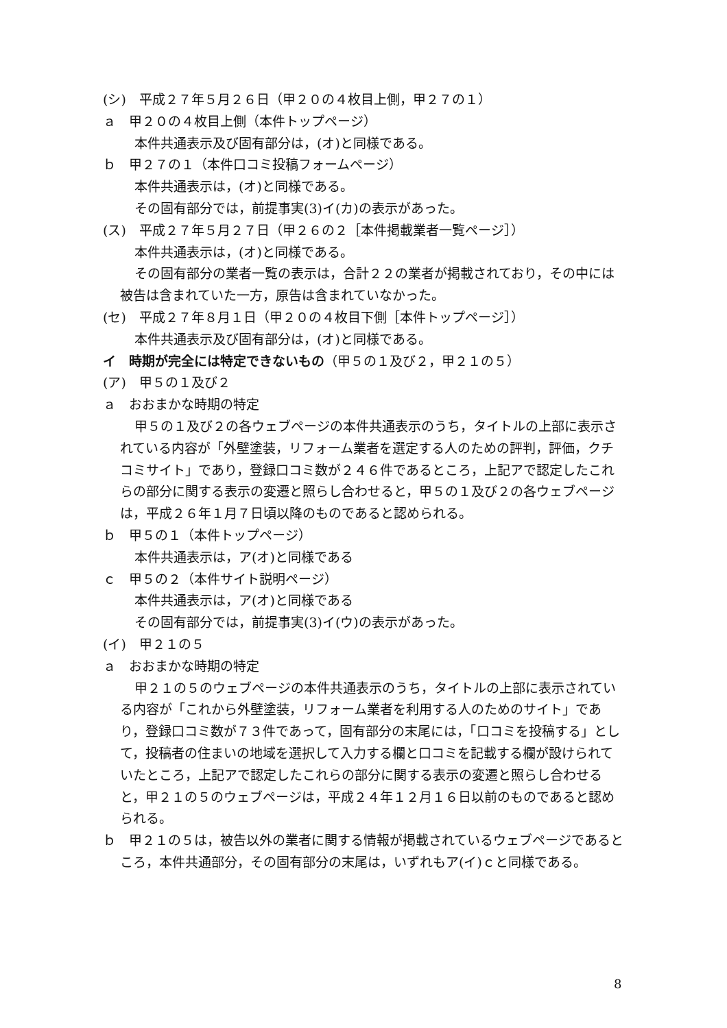(シ)　平成２７年５月２６日（甲２０の４枚目上側，甲２７の１）
ａ　甲２０の４枚目上側（本件トップページ）
本件共通表示及び固有部分は，(オ)と同様である。
ｂ　甲２７の１（本件口コミ投稿フォームページ）
本件共通表示は，(オ)と同様である。
その固有部分では，前提事実(3)イ(カ)の表示があった。
(ス)　平成２７年５月２７日（甲２６の２［本件掲載業者一覧ページ］）
本件共通表示は，(オ)と同様である。
その固有部分の業者一覧の表示は，合計２２の業者が掲載されており，その中には被告は含まれていた一方，原告は含まれていなかった。
(セ)　平成２７年８月１日（甲２０の４枚目下側［本件トップページ］）
本件共通表示及び固有部分は，(オ)と同様である。
イ　時期が完全には特定できないもの（甲５の１及び２，甲２１の５）
(ア)　甲５の１及び２
ａ　おおまかな時期の特定
甲５の１及び２の各ウェブページの本件共通表示のうち，タイトルの上部に表示されている内容が「外壁塗装，リフォーム業者を選定する人のための評判，評価，クチコミサイト」であり，登録口コミ数が２４６件であるところ，上記アで認定したこれらの部分に関する表示の変遷と照らし合わせると，甲５の１及び２の各ウェブページは，平成２６年１月７日頃以降のものであると認められる。
ｂ　甲５の１（本件トップページ）
本件共通表示は，ア(オ)と同様である
ｃ　甲５の２（本件サイト説明ページ）
本件共通表示は，ア(オ)と同様である
その固有部分では，前提事実(3)イ(ウ)の表示があった。
(イ)　甲２１の５
ａ　おおまかな時期の特定
甲２１の５のウェブページの本件共通表示のうち，タイトルの上部に表示されている内容が「これから外壁塗装，リフォーム業者を利用する人のためのサイト」であり，登録口コミ数が７３件であって，固有部分の末尾には，「口コミを投稿する」として，投稿者の住まいの地域を選択して入力する欄と口コミを記載する欄が設けられていたところ，上記アで認定したこれらの部分に関する表示の変遷と照らし合わせると，甲２１の５のウェブページは，平成２４年１２月１６日以前のものであると認められる。
ｂ　甲２１の５は，被告以外の業者に関する情報が掲載されているウェブページであるところ，本件共通部分，その固有部分の末尾は，いずれもア(イ)ｃと同様である。
8